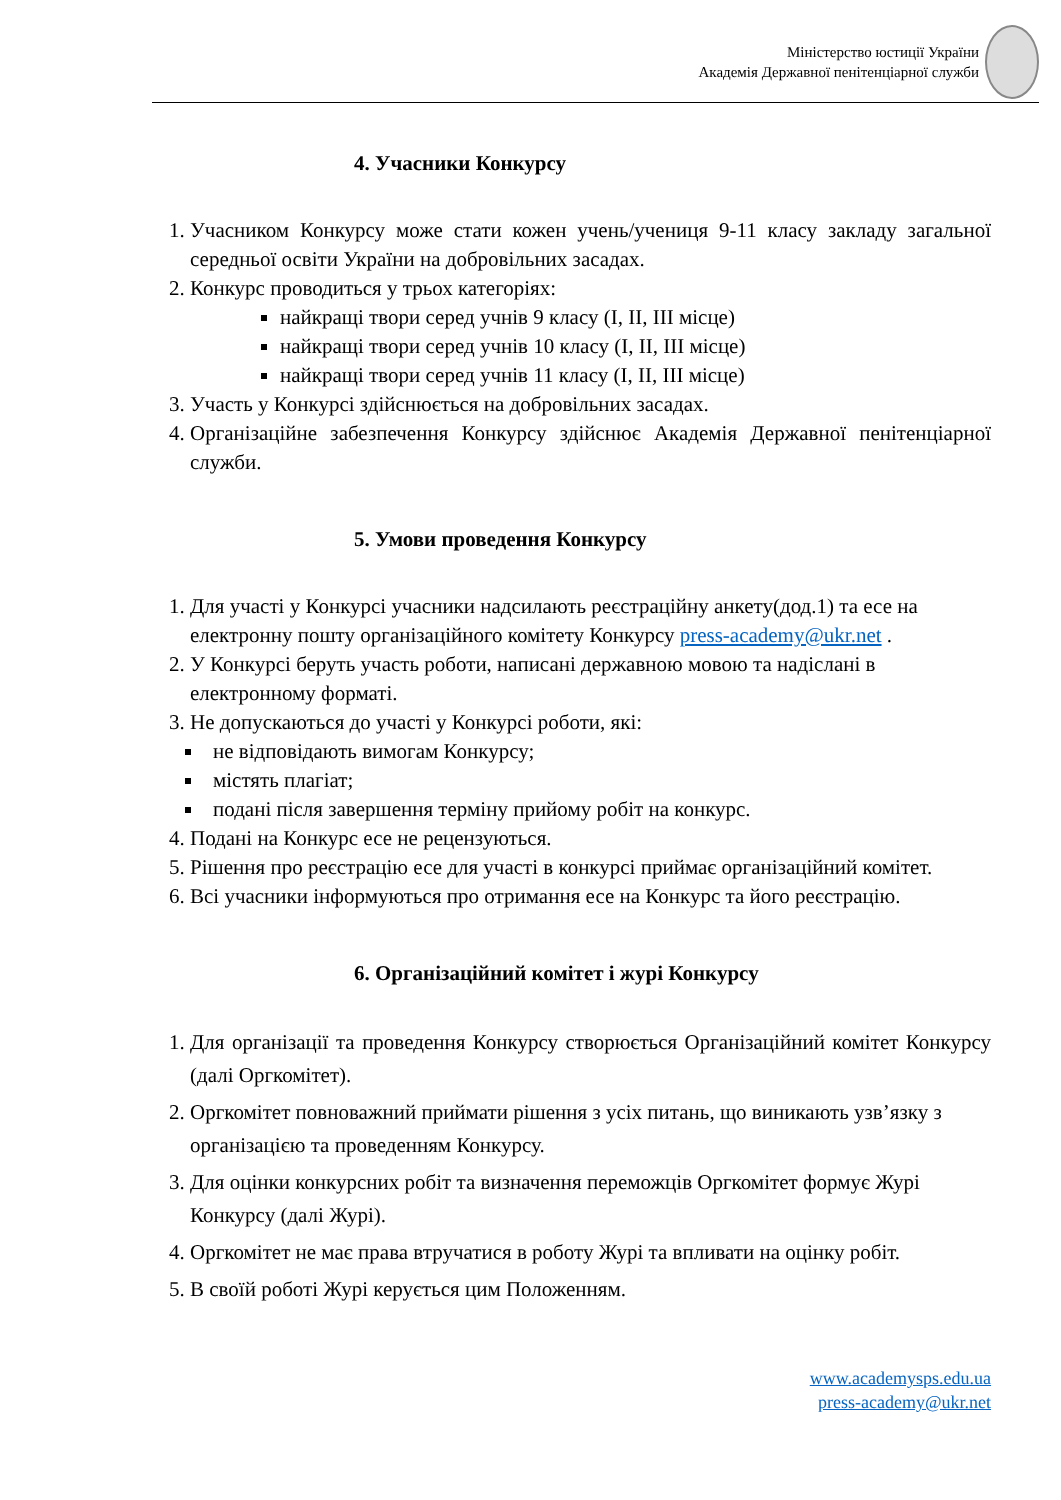Міністерство юстиції України
Академія Державної пенітенціарної служби
4. Учасники Конкурсу
1. Учасником Конкурсу може стати кожен учень/учениця 9-11 класу закладу загальної середньої освіти України на добровільних засадах.
2. Конкурс проводиться у трьох категоріях:
найкращі твори серед учнів 9 класу (I, II, III місце)
найкращі твори серед учнів 10 класу (I, II, III місце)
найкращі твори серед учнів 11 класу (I, II, III місце)
3. Участь у Конкурсі здійснюється на добровільних засадах.
4. Організаційне забезпечення Конкурсу здійснює Академія Державної пенітенціарної служби.
5. Умови проведення Конкурсу
1. Для участі у Конкурсі учасники надсилають реєстраційну анкету(дод.1) та есе на електронну пошту організаційного комітету Конкурсу press-academy@ukr.net .
2. У Конкурсі беруть участь роботи, написані державною мовою та надіслані в електронному форматі.
3. Не допускаються до участі у Конкурсі роботи, які:
не відповідають вимогам Конкурсу;
містять плагіат;
подані після завершення терміну прийому робіт на конкурс.
4. Подані на Конкурс есе не рецензуються.
5. Рішення про реєстрацію есе для участі в конкурсі приймає організаційний комітет.
6. Всі учасники інформуються про отримання есе на Конкурс та його реєстрацію.
6. Організаційний комітет і журі Конкурсу
1. Для організації та проведення Конкурсу створюється Організаційний комітет Конкурсу (далі Оргкомітет).
2. Оргкомітет повноважний приймати рішення з усіх питань, що виникають узв’язку з організацією та проведенням Конкурсу.
3. Для оцінки конкурсних робіт та визначення переможців Оргкомітет формує Журі Конкурсу (далі Журі).
4. Оргкомітет не має права втручатися в роботу Журі та впливати на оцінку робіт.
5. В своїй роботі Журі керується цим Положенням.
www.academysps.edu.ua
press-academy@ukr.net